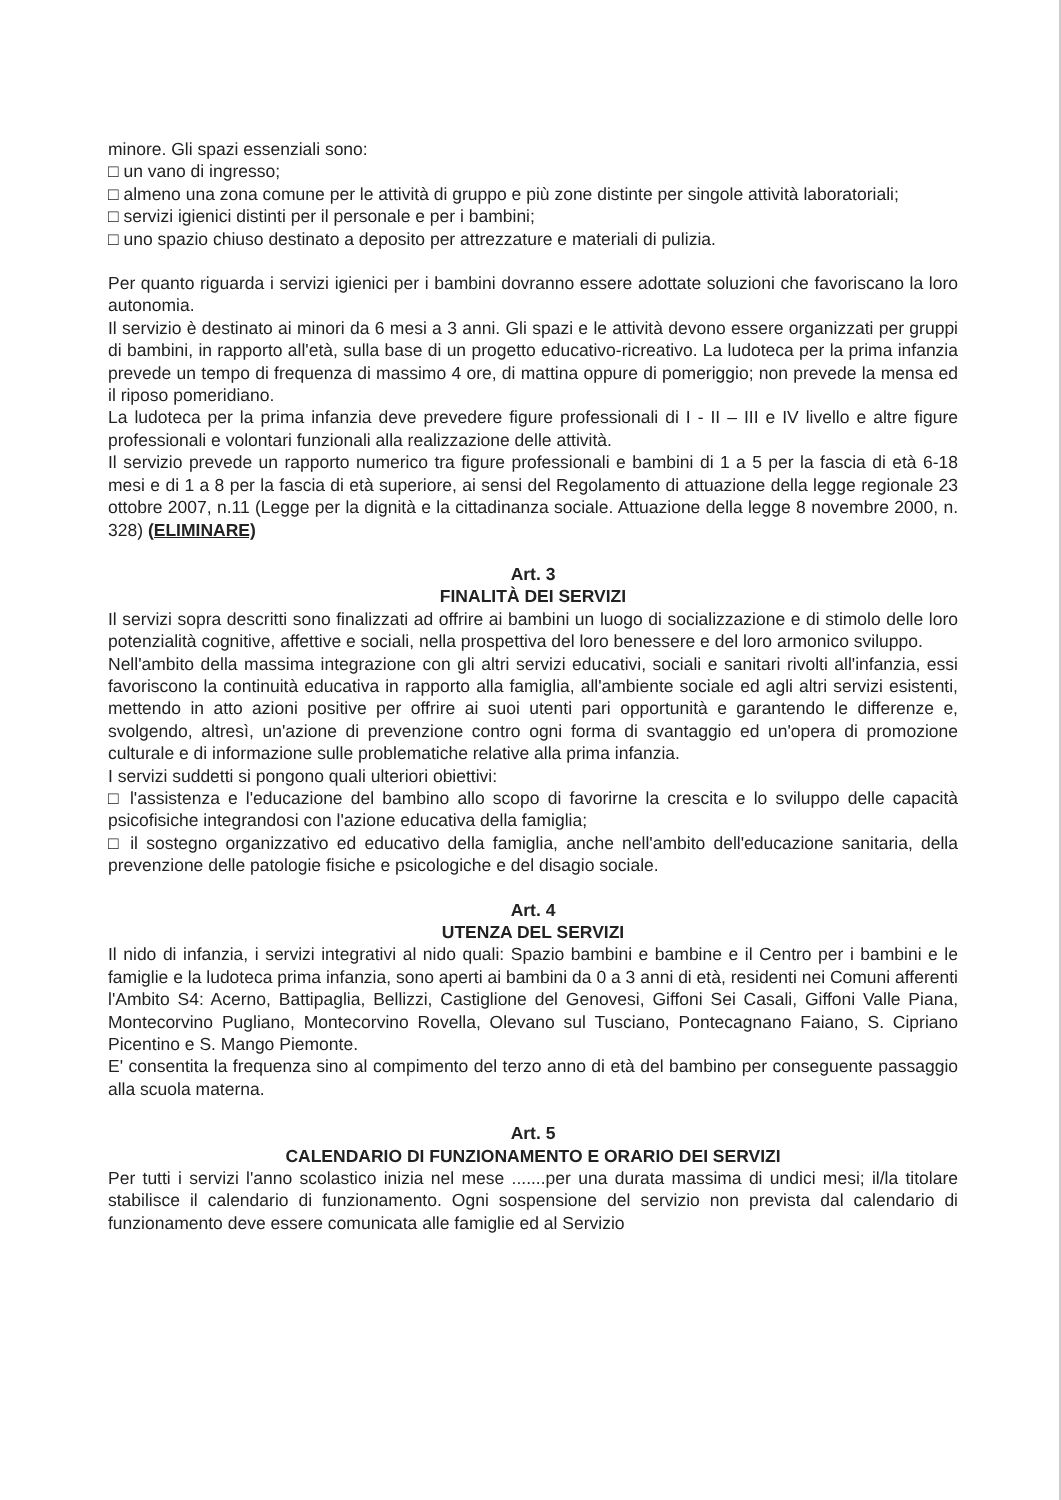minore. Gli spazi essenziali sono:
□ un vano di ingresso;
□ almeno una zona comune per le attività di gruppo e più zone distinte per singole attività laboratoriali;
□ servizi igienici distinti per il personale e per i bambini;
□ uno spazio chiuso destinato a deposito per attrezzature e materiali di pulizia.
Per quanto riguarda i servizi igienici per i bambini dovranno essere adottate soluzioni che favoriscano la loro autonomia.
Il servizio è destinato ai minori da 6 mesi a 3 anni. Gli spazi e le attività devono essere organizzati per gruppi di bambini, in rapporto all'età, sulla base di un progetto educativo-ricreativo. La ludoteca per la prima infanzia prevede un tempo di frequenza di massimo 4 ore, di mattina oppure di pomeriggio; non prevede la mensa ed il riposo pomeridiano.
La ludoteca per la prima infanzia deve prevedere figure professionali di I - II – III e IV livello e altre figure professionali e volontari funzionali alla realizzazione delle attività.
Il servizio prevede un rapporto numerico tra figure professionali e bambini di 1 a 5 per la fascia di età 6-18 mesi e di 1 a 8 per la fascia di età superiore, ai sensi del Regolamento di attuazione della legge regionale 23 ottobre 2007, n.11 (Legge per la dignità e la cittadinanza sociale. Attuazione della legge 8 novembre 2000, n. 328) (ELIMINARE)
Art. 3
FINALITÀ DEI SERVIZI
Il servizi sopra descritti sono finalizzati ad offrire ai bambini un luogo di socializzazione e di stimolo delle loro potenzialità cognitive, affettive e sociali, nella prospettiva del loro benessere e del loro armonico sviluppo.
Nell'ambito della massima integrazione con gli altri servizi educativi, sociali e sanitari rivolti all'infanzia, essi favoriscono la continuità educativa in rapporto alla famiglia, all'ambiente sociale ed agli altri servizi esistenti, mettendo in atto azioni positive per offrire ai suoi utenti pari opportunità e garantendo le differenze e, svolgendo, altresì, un'azione di prevenzione contro ogni forma di svantaggio ed un'opera di promozione culturale e di informazione sulle problematiche relative alla prima infanzia.
I servizi suddetti si pongono quali ulteriori obiettivi:
□ l'assistenza e l'educazione del bambino allo scopo di favorirne la crescita e lo sviluppo delle capacità psicofisiche integrandosi con l'azione educativa della famiglia;
□ il sostegno organizzativo ed educativo della famiglia, anche nell'ambito dell'educazione sanitaria, della prevenzione delle patologie fisiche e psicologiche e del disagio sociale.
Art. 4
UTENZA DEL SERVIZI
Il nido di infanzia, i servizi integrativi al nido quali: Spazio bambini e bambine e il Centro per i bambini e le famiglie e la ludoteca prima infanzia, sono aperti ai bambini da 0 a 3 anni di età, residenti nei Comuni afferenti l'Ambito S4: Acerno, Battipaglia, Bellizzi, Castiglione del Genovesi, Giffoni Sei Casali, Giffoni Valle Piana, Montecorvino Pugliano, Montecorvino Rovella, Olevano sul Tusciano, Pontecagnano Faiano, S. Cipriano Picentino e S. Mango Piemonte.
E' consentita la frequenza sino al compimento del terzo anno di età del bambino per conseguente passaggio alla scuola materna.
Art. 5
CALENDARIO DI FUNZIONAMENTO E ORARIO DEI SERVIZI
Per tutti i servizi l'anno scolastico inizia nel mese .......per una durata massima di undici mesi; il/la titolare stabilisce il calendario di funzionamento. Ogni sospensione del servizio non prevista dal calendario di funzionamento deve essere comunicata alle famiglie ed al Servizio